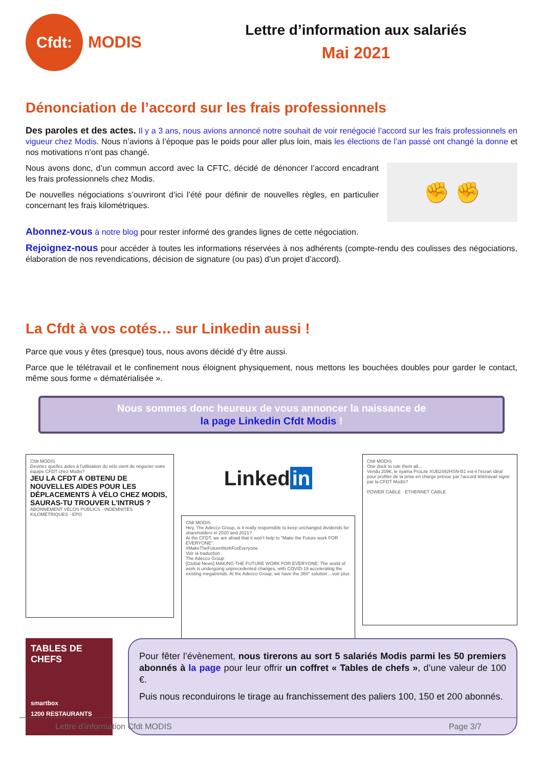Cfdt:
MODIS
Lettre d’information aux salariés
Mai 2021
Dénonciation de l’accord sur les frais professionnels
Des paroles et des actes. Il y a 3 ans, nous avions annoncé notre souhait de voir renégocié l’accord sur les frais professionnels en vigueur chez Modis. Nous n’avions à l’époque pas le poids pour aller plus loin, mais les élections de l’an passé ont changé la donne et nos motivations n’ont pas changé.
✊ ✊
Nous avons donc, d’un commun accord avec la CFTC, décidé de dénoncer l’accord encadrant les frais professionnels chez Modis.
De nouvelles négociations s’ouvriront d’ici l’été pour définir de nouvelles règles, en particulier concernant les frais kilométriques.
Abonnez-vous à notre blog pour rester informé des grandes lignes de cette négociation.
Rejoignez-nous pour accéder à toutes les informations réservées à nos adhérents (compte-rendu des coulisses des négociations, élaboration de nos revendications, décision de signature (ou pas) d’un projet d’accord).
La Cfdt à vos cotés… sur Linkedin aussi !
Parce que vous y êtes (presque) tous, nous avons décidé d’y être aussi.
Parce que le télétravail et le confinement nous éloignent physiquement, nous mettons les bouchées doubles pour garder le contact, même sous forme « dématérialisée ».
Nous sommes donc heureux de vous annoncer la naissance de
la page Linkedin Cfdt Modis !
Cfdt MODIS
Devinez quelles aides à l'utilisation du vélo vient de négocier votre équipe CFDT chez Modis?
JEU LA CFDT A OBTENU DE NOUVELLES AIDES POUR LES DÉPLACEMENTS À VÉLO CHEZ MODIS, SAURAS-TU TROUVER L'INTRUS ?
ABONNEMENT VÉLOS PUBLICS · INDEMNITÉS KILOMÉTRIQUES · EPO
Linked in
Cfdt MODIS
Hey, The Adecco Group, is it really responsible to keep unchanged dividends for shareholders in 2020 and 2021?
At the CFDT, we are afraid that it won't help to "Make the Future work FOR EVERYONE".
#MakeTheFutureWorkForEveryone
Voir la traduction
The Adecco Group
[Global News] MAKING THE FUTURE WORK FOR EVERYONE: The world of work is undergoing unprecedented changes, with COVID-19 accelerating the existing megatrends. At the Adecco Group, we have the 360° solution ...voir plus
Cfdt MODIS
One dock to rule them all...
Vendu 209€, le iiyama ProLite XUB2492HSN-B1 est-il l'écran idéal pour profiter de la prise en charge prévue par l'accord télétravail signé par la CFDT Modis?
POWER CABLE · ETHERNET CABLE
TABLES DE CHEFS
smartbox
1200 RESTAURANTS
Pour fêter l’évènement, nous tirerons au sort 5 salariés Modis parmi les 50 premiers abonnés à la page pour leur offrir un coffret « Tables de chefs », d’une valeur de 100 €.
Puis nous reconduirons le tirage au franchissement des paliers 100, 150 et 200 abonnés.
Lettre d’information Cfdt MODIS Page 3/7